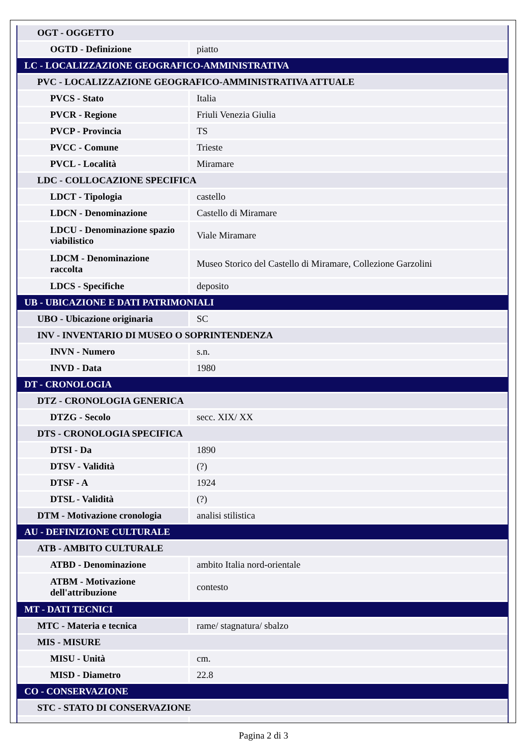| OGT - OGGETTO | |
| OGTD - Definizione | piatto |
| LC - LOCALIZZAZIONE GEOGRAFICO-AMMINISTRATIVA | |
| PVC - LOCALIZZAZIONE GEOGRAFICO-AMMINISTRATIVA ATTUALE | |
| PVCS - Stato | Italia |
| PVCR - Regione | Friuli Venezia Giulia |
| PVCP - Provincia | TS |
| PVCC - Comune | Trieste |
| PVCL - Località | Miramare |
| LDC - COLLOCAZIONE SPECIFICA | |
| LDCT - Tipologia | castello |
| LDCN - Denominazione | Castello di Miramare |
| LDCU - Denominazione spazio viabilistico | Viale Miramare |
| LDCM - Denominazione raccolta | Museo Storico del Castello di Miramare, Collezione Garzolini |
| LDCS - Specifiche | deposito |
| UB - UBICAZIONE E DATI PATRIMONIALI | |
| UBO - Ubicazione originaria | SC |
| INV - INVENTARIO DI MUSEO O SOPRINTENDENZA | |
| INVN - Numero | s.n. |
| INVD - Data | 1980 |
| DT - CRONOLOGIA | |
| DTZ - CRONOLOGIA GENERICA | |
| DTZG - Secolo | secc. XIX/ XX |
| DTS - CRONOLOGIA SPECIFICA | |
| DTSI - Da | 1890 |
| DTSV - Validità | (?) |
| DTSF - A | 1924 |
| DTSL - Validità | (?) |
| DTM - Motivazione cronologia | analisi stilistica |
| AU - DEFINIZIONE CULTURALE | |
| ATB - AMBITO CULTURALE | |
| ATBD - Denominazione | ambito Italia nord-orientale |
| ATBM - Motivazione dell'attribuzione | contesto |
| MT - DATI TECNICI | |
| MTC - Materia e tecnica | rame/ stagnatura/ sbalzo |
| MIS - MISURE | |
| MISU - Unità | cm. |
| MISD - Diametro | 22.8 |
| CO - CONSERVAZIONE | |
| STC - STATO DI CONSERVAZIONE | |
Pagina 2 di 3